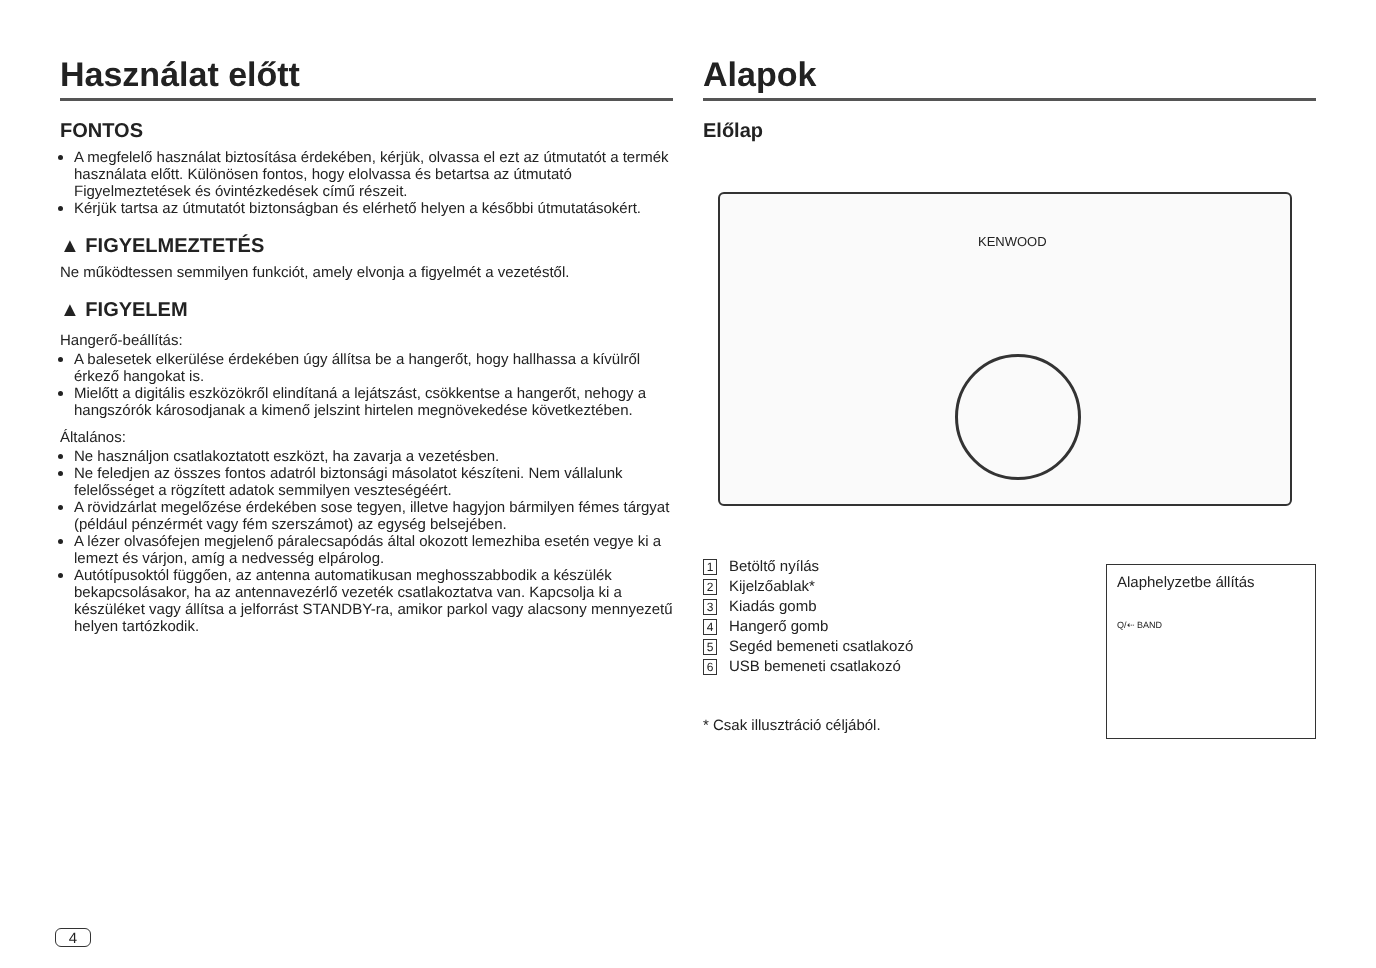Használat előtt
FONTOS
A megfelelő használat biztosítása érdekében, kérjük, olvassa el ezt az útmutatót a termék használata előtt. Különösen fontos, hogy elolvassa és betartsa az útmutató Figyelmeztetések és óvintézkedések című részeit.
Kérjük tartsa az útmutatót biztonságban és elérhető helyen a későbbi útmutatásokért.
▲ FIGYELMEZTETÉS
Ne működtessen semmilyen funkciót, amely elvonja a figyelmét a vezetéstől.
▲ FIGYELEM
Hangerő-beállítás:
A balesetek elkerülése érdekében úgy állítsa be a hangerőt, hogy hallhassa a kívülről érkező hangokat is.
Mielőtt a digitális eszközökről elindítaná a lejátszást, csökkentse a hangerőt, nehogy a hangszórók károsodjanak a kimenő jelszint hirtelen megnövekedése következtében.
Általános:
Ne használjon csatlakoztatott eszközt, ha zavarja a vezetésben.
Ne feledjen az összes fontos adatról biztonsági másolatot készíteni. Nem vállalunk felelősséget a rögzített adatok semmilyen veszteségéért.
A rövidzárlat megelőzése érdekében sose tegyen, illetve hagyjon bármilyen fémes tárgyat (például pénzérmét vagy fém szerszámot) az egység belsejében.
A lézer olvasófejen megjelenő páralecsapódás által okozott lemezhiba esetén vegye ki a lemezt és várjon, amíg a nedvesség elpárolog.
Autótípusoktól függően, az antenna automatikusan meghosszabbodik a készülék bekapcsolásakor, ha az antennavezérlő vezeték csatlakoztatva van. Kapcsolja ki a készüléket vagy állítsa a jelforrást STANDBY-ra, amikor parkol vagy alacsony mennyezetű helyen tartózkodik.
Alapok
Előlap
KENWOOD
1 Betöltő nyílás
2 Kijelzőablak*
3 Kiadás gomb
4 Hangerő gomb
5 Segéd bemeneti csatlakozó
6 USB bemeneti csatlakozó
* Csak illusztráció céljából.
Alaphelyzetbe állítás
Q/⇠ BAND
4